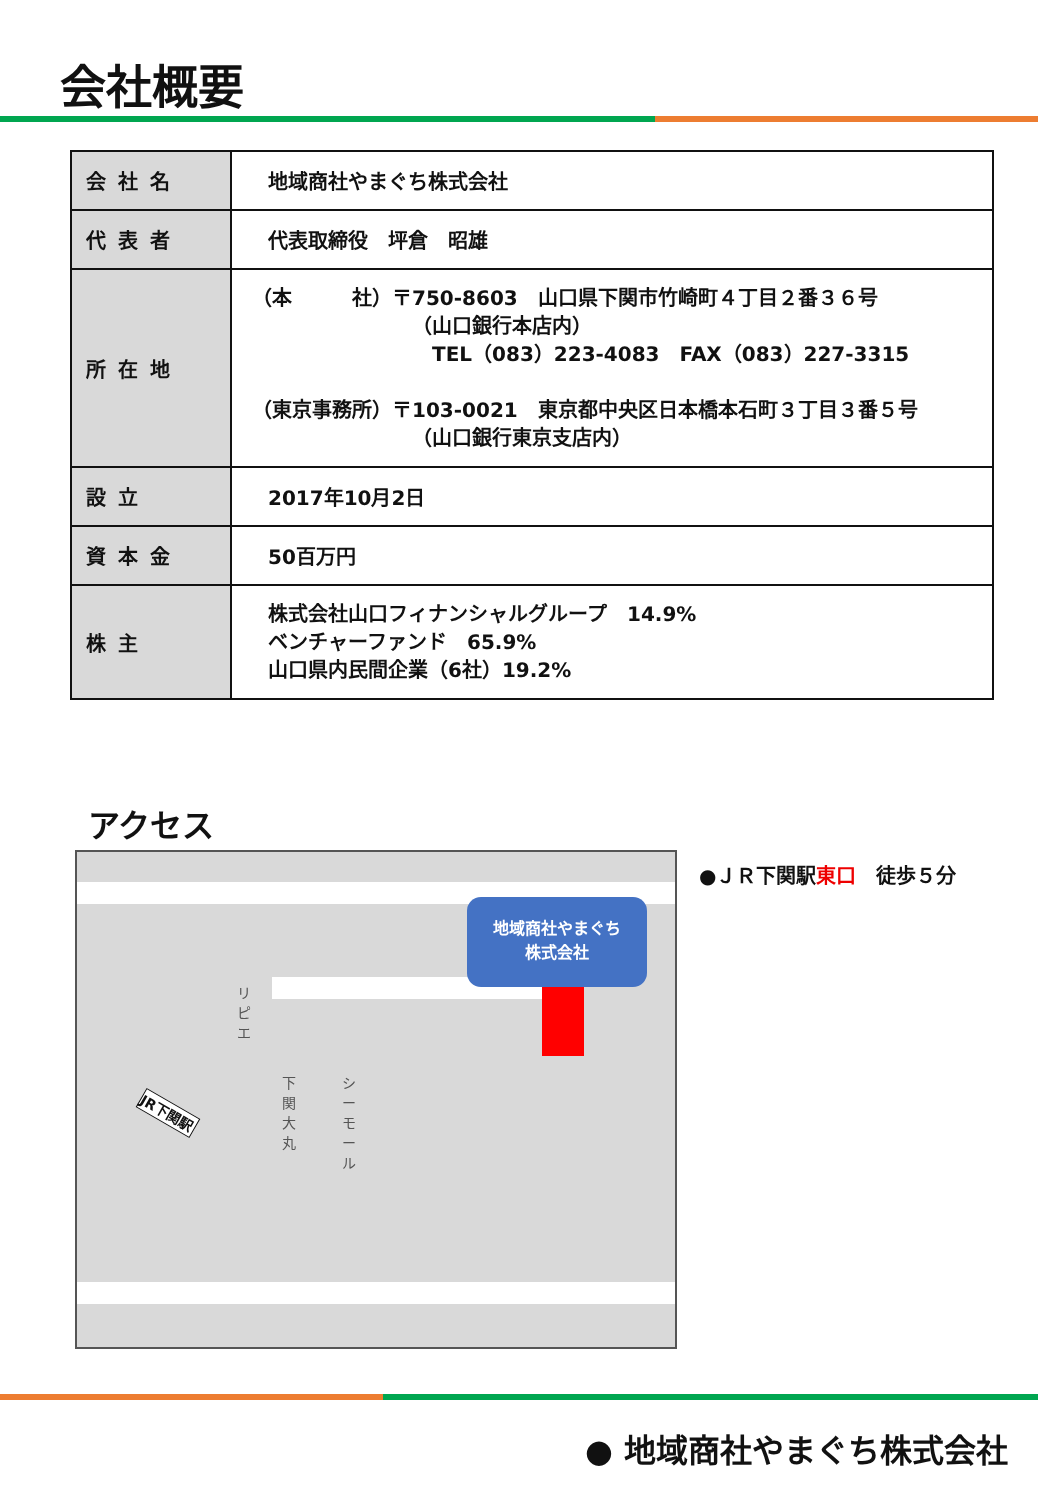会社概要
| 会社名 | 地域商社やまぐち株式会社 |
| 代表者 | 代表取締役 坪倉 昭雄 |
| 所在地 | （本 社）〒750-8603 山口県下関市竹崎町４丁目２番３６号 （山口銀行本店内） TEL（083）223-4083 FAX（083）227-3315 （東京事務所）〒103-0021 東京都中央区日本橋本石町３丁目３番５号 （山口銀行東京支店内） |
| 設立 | 2017年10月2日 |
| 資本金 | 50百万円 |
| 株主 | 株式会社山口フィナンシャルグループ 14.9% ベンチャーファンド 65.9% 山口県内民間企業（6社）19.2% |
アクセス
地域商社やまぐち
株式会社
リピエ
下関大丸
シーモール
JR下関駅
●ＪＲ下関駅東口　徒歩５分
● 地域商社やまぐち株式会社